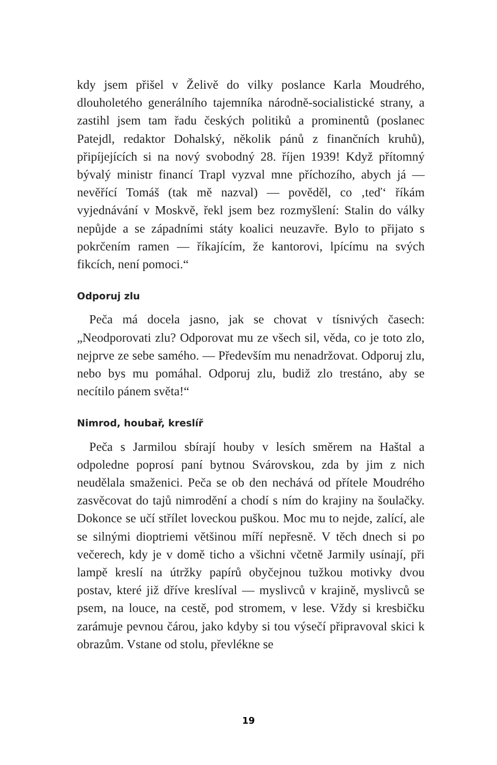kdy jsem přišel v Želivě do vilky poslance Karla Moudrého, dlouholetého generálního tajemníka národně-socialistické strany, a zastihl jsem tam řadu českých politiků a prominentů (poslanec Patejdl, redaktor Dohalský, několik pánů z finančních kruhů), připíjejících si na nový svobodný 28. říjen 1939! Když přítomný bývalý ministr financí Trapl vyzval mne příchozího, abych já — nevěřící Tomáš (tak mě nazval) — pověděl, co ‚teď‘ říkám vyjednávání v Moskvě, řekl jsem bez rozmyšlení: Stalin do války nepůjde a se západními státy koalici neuzavře. Bylo to přijato s pokrčením ramen — říkajícím, že kantorovi, lpícímu na svých fikcích, není pomoci.“
Odporuj zlu
Peča má docela jasno, jak se chovat v tísnivých časech: „Neodporovati zlu? Odporovat mu ze všech sil, věda, co je toto zlo, nejprve ze sebe samého. — Především mu nenadržovat. Odporuj zlu, nebo bys mu pomáhal. Odporuj zlu, budiž zlo trestáno, aby se necítilo pánem světa!“
Nimrod, houbař, kreslíř
Peča s Jarmilou sbírají houby v lesích směrem na Haštal a odpoledne poprosí paní bytnou Svárovskou, zda by jim z nich neudělala smaženici. Peča se ob den nechává od přítele Moudrého zasvěcovat do tajů nimrodění a chodí s ním do krajiny na šoulačky. Dokonce se učí střílet loveckou puškou. Moc mu to nejde, zalící, ale se silnými dioptriemi většinou míří nepřesně. V těch dnech si po večerech, kdy je v domě ticho a všichni včetně Jarmily usínají, při lampě kreslí na útržky papírů obyčejnou tužkou motivky dvou postav, které již dříve kreslíval — myslivců v krajině, myslivců se psem, na louce, na cestě, pod stromem, v lese. Vždy si kresbičku zarámuje pevnou čárou, jako kdyby si tou výsečí připravoval skici k obrazům. Vstane od stolu, převlékne se
19